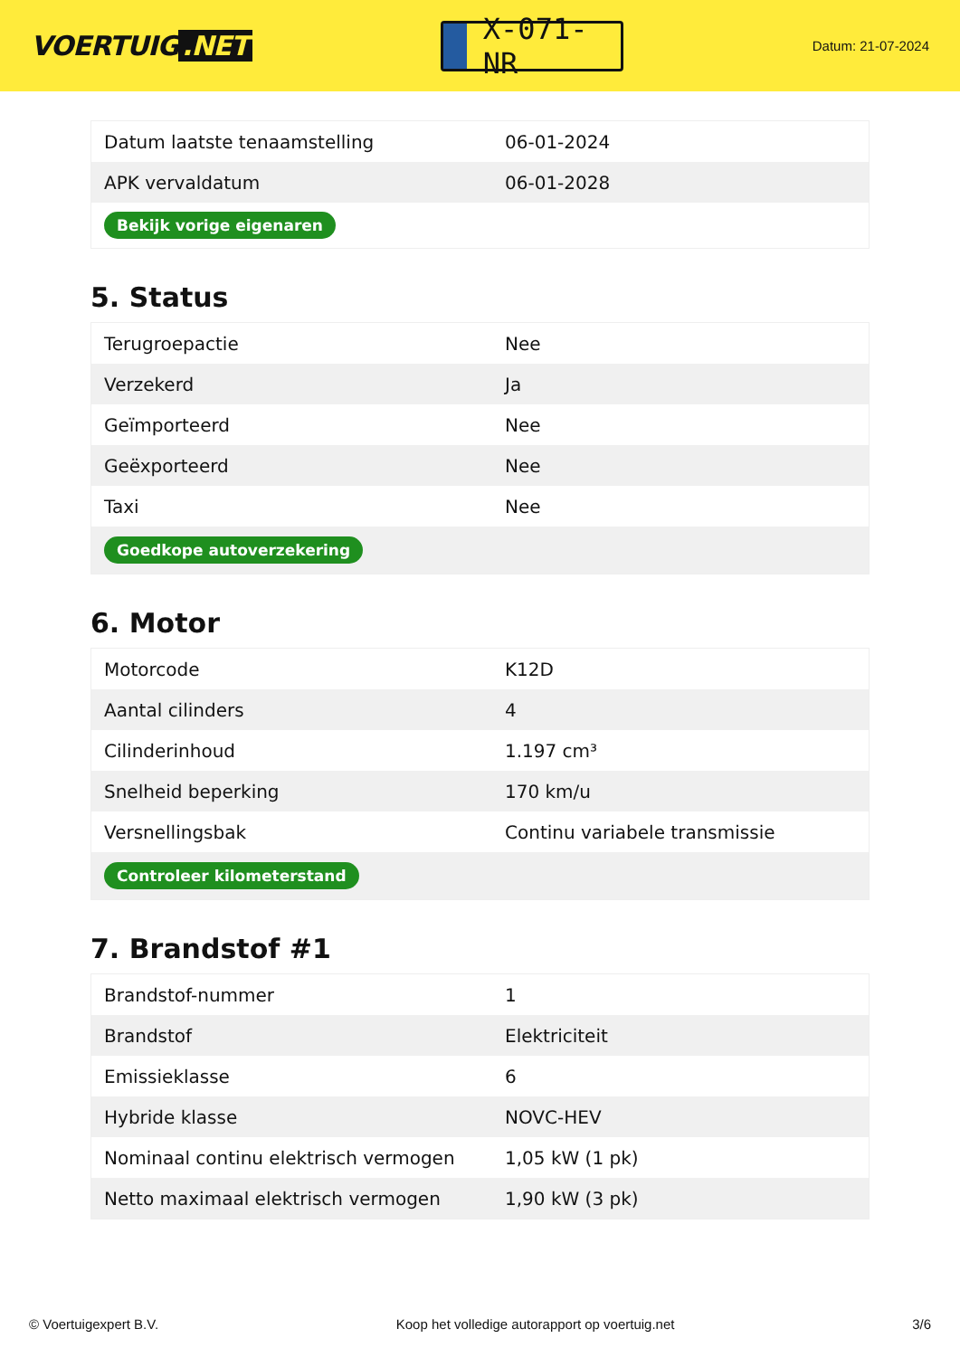VOERTUIG.NET
X-071-NR
Datum: 21-07-2024
| Datum laatste tenaamstelling | 06-01-2024 |
| APK vervaldatum | 06-01-2028 |
| Bekijk vorige eigenaren | |
5. Status
| Terugroepactie | Nee |
| Verzekerd | Ja |
| Geïmporteerd | Nee |
| Geëxporteerd | Nee |
| Taxi | Nee |
| Goedkope autoverzekering | |
6. Motor
| Motorcode | K12D |
| Aantal cilinders | 4 |
| Cilinderinhoud | 1.197 cm³ |
| Snelheid beperking | 170 km/u |
| Versnellingsbak | Continu variabele transmissie |
| Controleer kilometerstand | |
7. Brandstof #1
| Brandstof-nummer | 1 |
| Brandstof | Elektriciteit |
| Emissieklasse | 6 |
| Hybride klasse | NOVC-HEV |
| Nominaal continu elektrisch vermogen | 1,05 kW (1 pk) |
| Netto maximaal elektrisch vermogen | 1,90 kW (3 pk) |
© Voertuigexpert B.V. Koop het volledige autorapport op voertuig.net 3/6